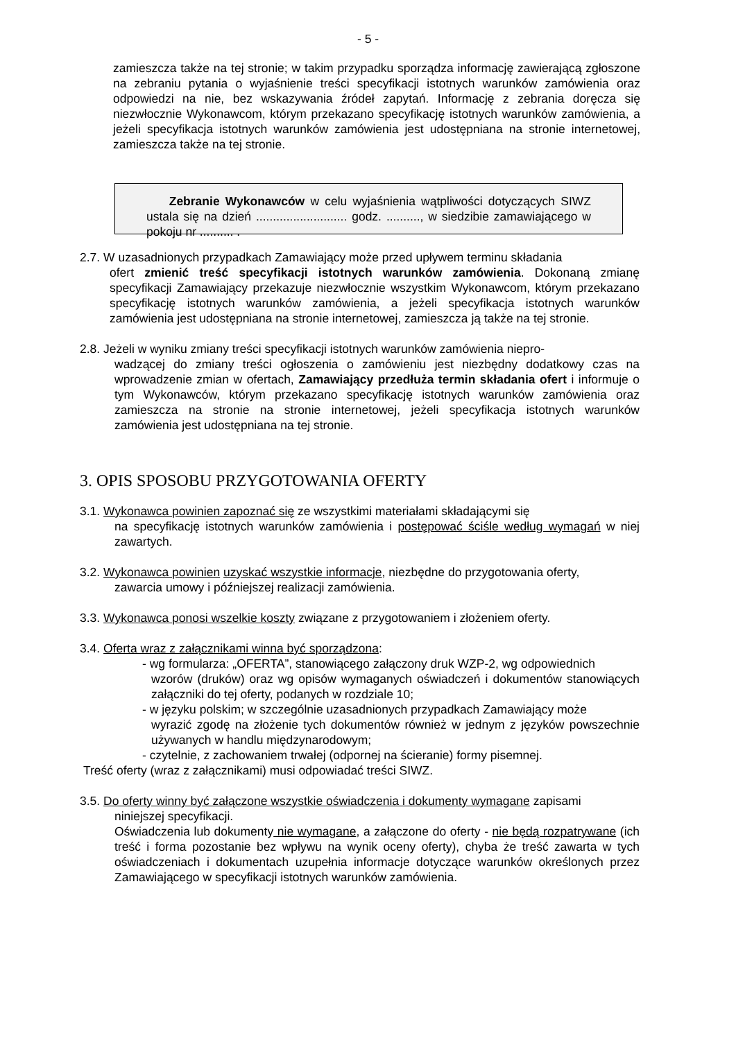- 5 -
zamieszcza także na tej stronie; w takim przypadku sporządza informację zawierającą zgłoszone na zebraniu pytania o wyjaśnienie treści specyfikacji istotnych warunków zamówienia oraz odpowiedzi na nie, bez wskazywania źródeł zapytań. Informację z zebrania doręcza się niezwłocznie Wykonawcom, którym przekazano specyfikację istotnych warunków zamówienia, a jeżeli specyfikacja istotnych warunków zamówienia jest udostępniana na stronie internetowej, zamieszcza także na tej stronie.
Zebranie Wykonawców w celu wyjaśnienia wątpliwości dotyczących SIWZ ustala się na dzień ........................... godz. .........., w siedzibie zamawiającego w pokoju nr .......... .
2.7. W uzasadnionych przypadkach Zamawiający może przed upływem terminu składania
ofert zmienić treść specyfikacji istotnych warunków zamówienia. Dokonaną zmianę specyfikacji Zamawiający przekazuje niezwłocznie wszystkim Wykonawcom, którym przekazano specyfikację istotnych warunków zamówienia, a jeżeli specyfikacja istotnych warunków zamówienia jest udostępniana na stronie internetowej, zamieszcza ją także na tej stronie.
2.8. Jeżeli w wyniku zmiany treści specyfikacji istotnych warunków zamówienia niepro-
wadzącej do zmiany treści ogłoszenia o zamówieniu jest niezbędny dodatkowy czas na wprowadzenie zmian w ofertach, Zamawiający przedłuża termin składania ofert i informuje o tym Wykonawców, którym przekazano specyfikację istotnych warunków zamówienia oraz zamieszcza na stronie na stronie internetowej, jeżeli specyfikacja istotnych warunków zamówienia jest udostępniana na tej stronie.
3. OPIS SPOSOBU PRZYGOTOWANIA OFERTY
3.1. Wykonawca powinien zapoznać się ze wszystkimi materiałami składającymi się
na specyfikację istotnych warunków zamówienia i postępować ściśle według wymagań w niej zawartych.
3.2. Wykonawca powinien uzyskać wszystkie informacje, niezbędne do przygotowania oferty,
zawarcia umowy i późniejszej realizacji zamówienia.
3.3. Wykonawca ponosi wszelkie koszty związane z przygotowaniem i złożeniem oferty.
3.4. Oferta wraz z załącznikami winna być sporządzona:
- wg formularza: „OFERTA”, stanowiącego załączony druk WZP-2, wg odpowiednich
wzorów (druków) oraz wg opisów wymaganych oświadczeń i dokumentów stanowiących załączniki do tej oferty, podanych w rozdziale 10;
- w języku polskim; w szczególnie uzasadnionych przypadkach Zamawiający może
wyrazić zgodę na złożenie tych dokumentów również w jednym z języków powszechnie używanych w handlu międzynarodowym;
- czytelnie, z zachowaniem trwałej (odpornej na ścieranie) formy pisemnej.
Treść oferty (wraz z załącznikami) musi odpowiadać treści SIWZ.
3.5. Do oferty winny być załączone wszystkie oświadczenia i dokumenty wymagane zapisami
niniejszej specyfikacji.
Oświadczenia lub dokumenty nie wymagane, a załączone do oferty - nie będą rozpatrywane (ich treść i forma pozostanie bez wpływu na wynik oceny oferty), chyba że treść zawarta w tych oświadczeniach i dokumentach uzupełnia informacje dotyczące warunków określonych przez Zamawiającego w specyfikacji istotnych warunków zamówienia.